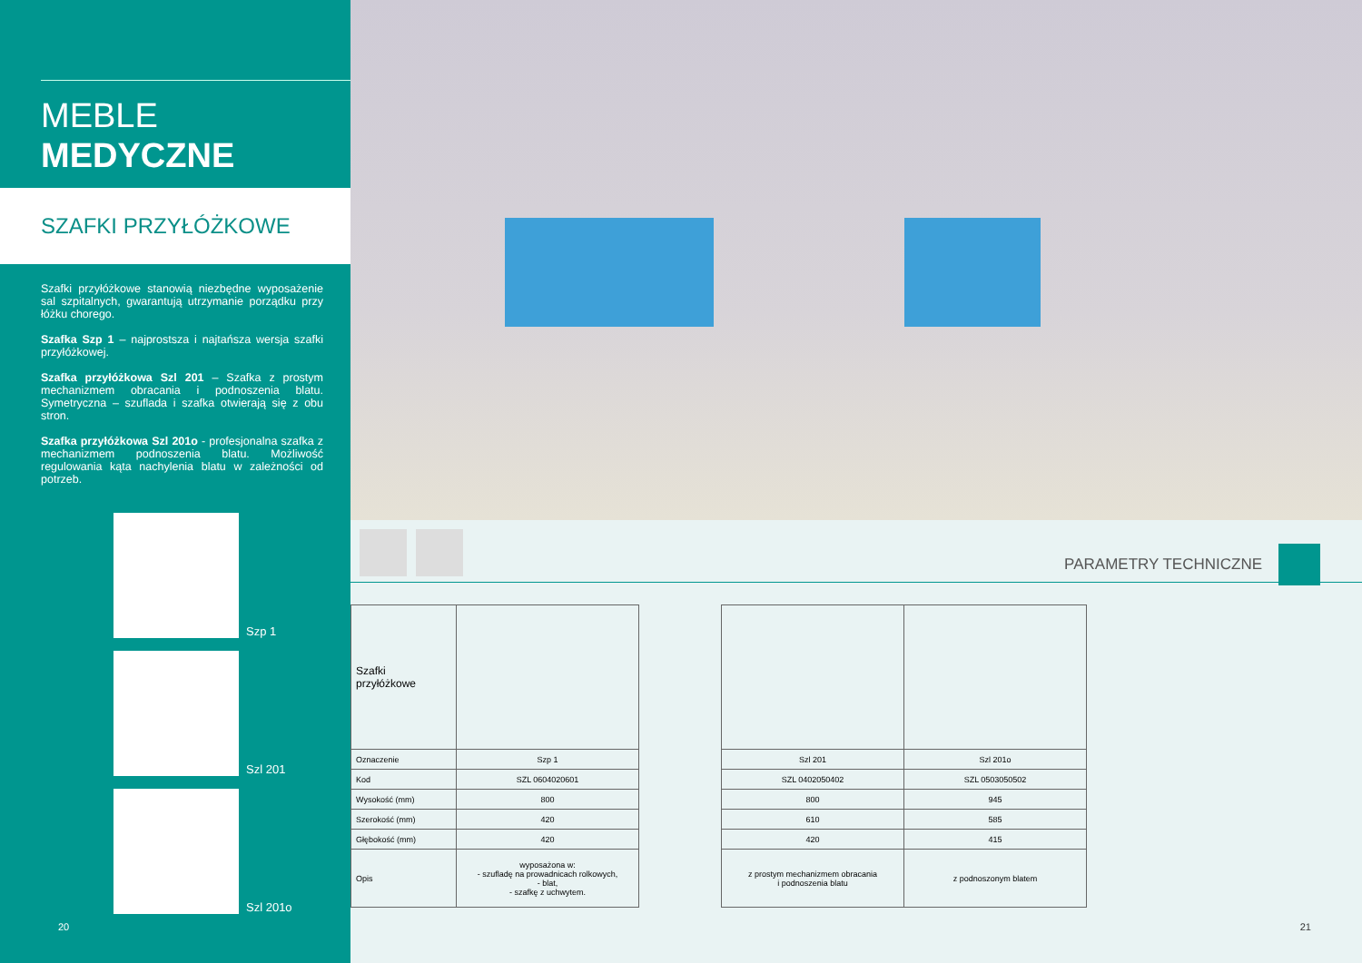MEBLE
MEDYCZNE
SZAFKI PRZYŁÓŻKOWE
Szafki przyłóżkowe stanowią niezbędne wyposażenie sal szpitalnych, gwarantują utrzymanie porządku przy łóżku chorego.
Szafka Szp 1 – najprostsza i najtańsza wersja szafki przyłóżkowej.
Szafka przyłóżkowa Szl 201 – Szafka z prostym mechanizmem obracania i podnoszenia blatu. Symetryczna – szuflada i szafka otwierają się z obu stron.
Szafka przyłóżkowa Szl 201o - profesjonalna szafka z mechanizmem podnoszenia blatu. Możliwość regulowania kąta nachylenia blatu w zależności od potrzeb.
Szp 1
Szl 201
Szl 201o
20
PARAMETRY TECHNICZNE
| Szafki przyłóżkowe | | | | |
| Oznaczenie | Szp 1 | | Szl 201 | Szl 201o |
| Kod | SZL 0604020601 | | SZL 0402050402 | SZL 0503050502 |
| Wysokość (mm) | 800 | | 800 | 945 |
| Szerokość (mm) | 420 | | 610 | 585 |
| Głębokość (mm) | 420 | | 420 | 415 |
| Opis | wyposażona w: - szufladę na prowadnicach rolkowych, - blat, - szafkę z uchwytem. | | z prostym mechanizmem obracania i podnoszenia blatu | z podnoszonym blatem |
21